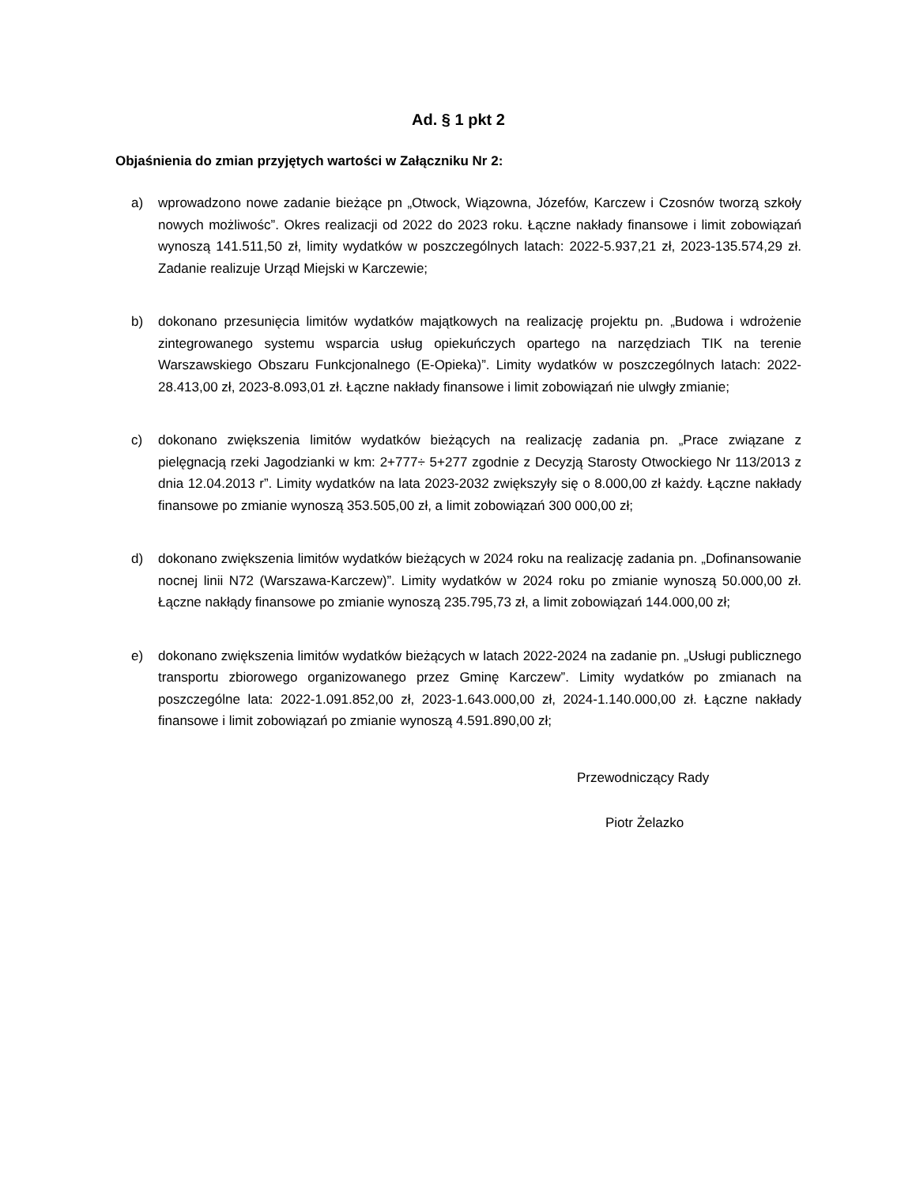Ad. § 1 pkt 2
Objaśnienia do zmian przyjętych wartości w Załączniku Nr 2:
a) wprowadzono nowe zadanie bieżące pn „Otwock, Wiązowna, Józefów, Karczew i Czosnów tworzą szkoły nowych możliwośc”. Okres realizacji od 2022 do 2023 roku. Łączne nakłady finansowe i limit zobowiązań wynoszą 141.511,50 zł, limity wydatków w poszczególnych latach: 2022-5.937,21 zł, 2023-135.574,29 zł. Zadanie realizuje Urząd Miejski w Karczewie;
b) dokonano przesunięcia limitów wydatków majątkowych na realizację projektu pn. „Budowa i wdrożenie zintegrowanego systemu wsparcia usług opiekuńczych opartego na narzędziach TIK na terenie Warszawskiego Obszaru Funkcjonalnego (E-Opieka)”. Limity wydatków w poszczególnych latach: 2022-28.413,00 zł, 2023-8.093,01 zł. Łączne nakłady finansowe i limit zobowiązań nie ulwgły zmianie;
c) dokonano zwiększenia limitów wydatków bieżących na realizację zadania pn. „Prace związane z pielęgnacją rzeki Jagodzianki w km: 2+777÷ 5+277 zgodnie z Decyzją Starosty Otwockiego Nr 113/2013 z dnia 12.04.2013 r”. Limity wydatków na lata 2023-2032 zwiększyły się o 8.000,00 zł każdy. Łączne nakłady finansowe po zmianie wynoszą 353.505,00 zł, a limit zobowiązań 300 000,00 zł;
d) dokonano zwiększenia limitów wydatków bieżących w 2024 roku na realizację zadania pn. „Dofinansowanie nocnej linii N72 (Warszawa-Karczew)”. Limity wydatków w 2024 roku po zmianie wynoszą 50.000,00 zł. Łączne nakłądy finansowe po zmianie wynoszą 235.795,73 zł, a limit zobowiązań 144.000,00 zł;
e) dokonano zwiększenia limitów wydatków bieżących w latach 2022-2024 na zadanie pn. „Usługi publicznego transportu zbiorowego organizowanego przez Gminę Karczew”. Limity wydatków po zmianach na poszczególne lata: 2022-1.091.852,00 zł, 2023-1.643.000,00 zł, 2024-1.140.000,00 zł. Łączne nakłady finansowe i limit zobowiązań po zmianie wynoszą 4.591.890,00 zł;
Przewodniczący Rady
Piotr Żelazko